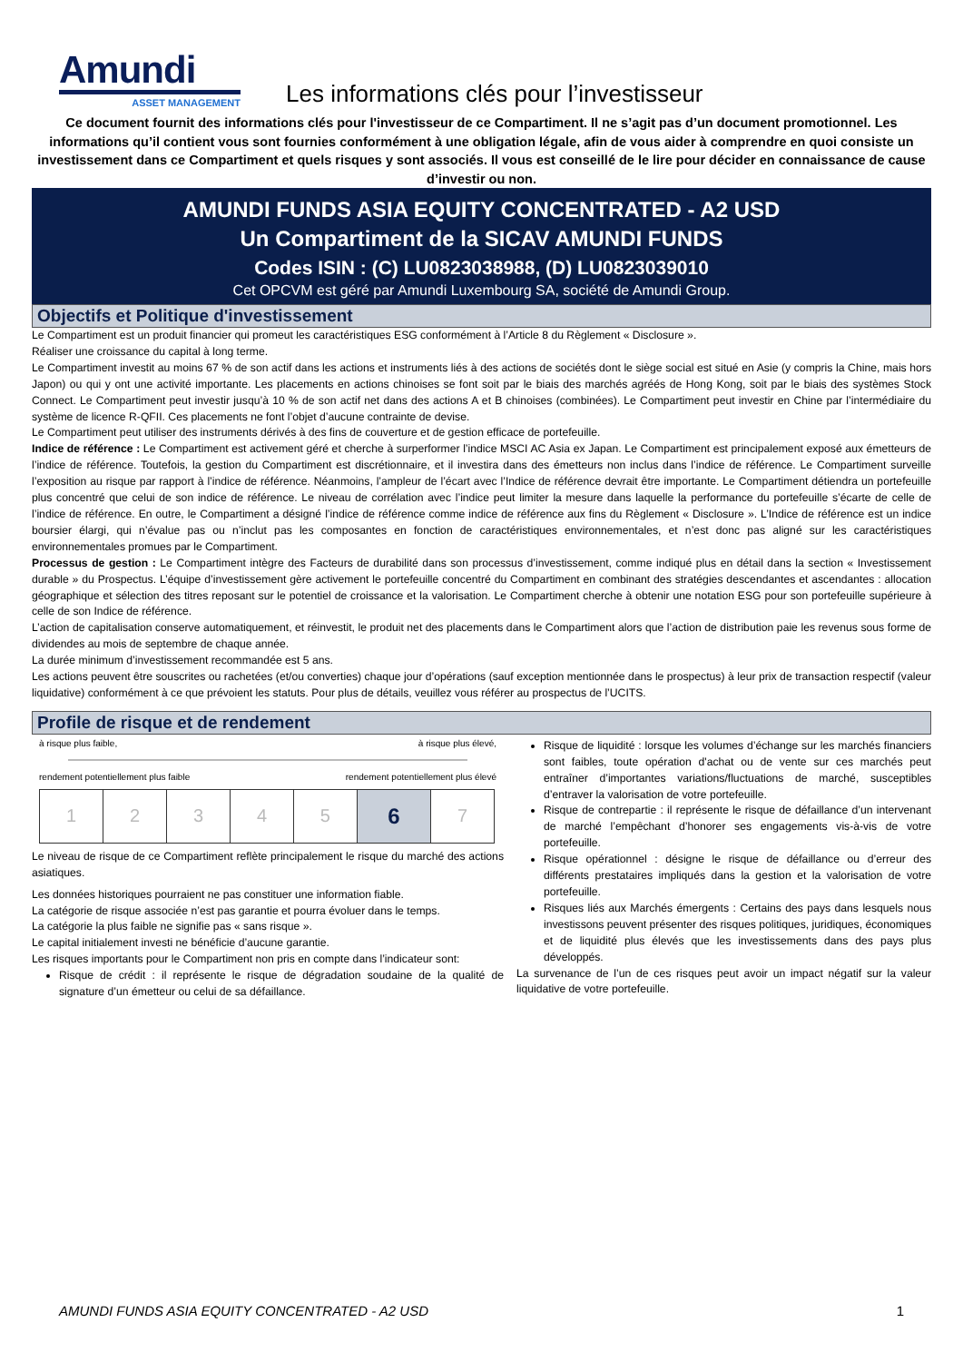Amundi
ASSET MANAGEMENT
Les informations clés pour l’investisseur
Ce document fournit des informations clés pour l'investisseur de ce Compartiment. Il ne s’agit pas d’un document promotionnel. Les informations qu’il contient vous sont fournies conformément à une obligation légale, afin de vous aider à comprendre en quoi consiste un investissement dans ce Compartiment et quels risques y sont associés. Il vous est conseillé de le lire pour décider en connaissance de cause d’investir ou non.
AMUNDI FUNDS ASIA EQUITY CONCENTRATED - A2 USD
Un Compartiment de la SICAV AMUNDI FUNDS
Codes ISIN : (C) LU0823038988, (D) LU0823039010
Cet OPCVM est géré par Amundi Luxembourg SA, société de Amundi Group.
Objectifs et Politique d'investissement
Le Compartiment est un produit financier qui promeut les caractéristiques ESG conformément à l’Article 8 du Règlement « Disclosure ».
Réaliser une croissance du capital à long terme.
Le Compartiment investit au moins 67 % de son actif dans les actions et instruments liés à des actions de sociétés dont le siège social est situé en Asie (y compris la Chine, mais hors Japon) ou qui y ont une activité importante. Les placements en actions chinoises se font soit par le biais des marchés agréés de Hong Kong, soit par le biais des systèmes Stock Connect. Le Compartiment peut investir jusqu’à 10 % de son actif net dans des actions A et B chinoises (combinées). Le Compartiment peut investir en Chine par l’intermédiaire du système de licence R-QFII. Ces placements ne font l’objet d’aucune contrainte de devise.
Le Compartiment peut utiliser des instruments dérivés à des fins de couverture et de gestion efficace de portefeuille.
Indice de référence : Le Compartiment est activement géré et cherche à surperformer l’indice MSCI AC Asia ex Japan. Le Compartiment est principalement exposé aux émetteurs de l’indice de référence. Toutefois, la gestion du Compartiment est discrétionnaire, et il investira dans des émetteurs non inclus dans l’indice de référence. Le Compartiment surveille l’exposition au risque par rapport à l’indice de référence. Néanmoins, l’ampleur de l’écart avec l’Indice de référence devrait être importante. Le Compartiment détiendra un portefeuille plus concentré que celui de son indice de référence. Le niveau de corrélation avec l’indice peut limiter la mesure dans laquelle la performance du portefeuille s’écarte de celle de l’indice de référence. En outre, le Compartiment a désigné l’indice de référence comme indice de référence aux fins du Règlement « Disclosure ». L’Indice de référence est un indice boursier élargi, qui n’évalue pas ou n’inclut pas les composantes en fonction de caractéristiques environnementales, et n’est donc pas aligné sur les caractéristiques environnementales promues par le Compartiment.
Processus de gestion : Le Compartiment intègre des Facteurs de durabilité dans son processus d’investissement, comme indiqué plus en détail dans la section « Investissement durable » du Prospectus. L’équipe d’investissement gère activement le portefeuille concentré du Compartiment en combinant des stratégies descendantes et ascendantes : allocation géographique et sélection des titres reposant sur le potentiel de croissance et la valorisation. Le Compartiment cherche à obtenir une notation ESG pour son portefeuille supérieure à celle de son Indice de référence.
L’action de capitalisation conserve automatiquement, et réinvestit, le produit net des placements dans le Compartiment alors que l’action de distribution paie les revenus sous forme de dividendes au mois de septembre de chaque année.
La durée minimum d’investissement recommandée est 5 ans.
Les actions peuvent être souscrites ou rachetées (et/ou converties) chaque jour d’opérations (sauf exception mentionnée dans le prospectus) à leur prix de transaction respectif (valeur liquidative) conformément à ce que prévoient les statuts. Pour plus de détails, veuillez vous référer au prospectus de l’UCITS.
Profile de risque et de rendement
à risque plus faible, à risque plus élevé,
rendement potentiellement plus faible rendement potentiellement plus élevé
| 1 | 2 | 3 | 4 | 5 | 6 | 7 |
Le niveau de risque de ce Compartiment reflète principalement le risque du marché des actions asiatiques.
Les données historiques pourraient ne pas constituer une information fiable.
La catégorie de risque associée n’est pas garantie et pourra évoluer dans le temps.
La catégorie la plus faible ne signifie pas « sans risque ».
Le capital initialement investi ne bénéficie d’aucune garantie.
Les risques importants pour le Compartiment non pris en compte dans l’indicateur sont:
Risque de crédit : il représente le risque de dégradation soudaine de la qualité de signature d’un émetteur ou celui de sa défaillance.
Risque de liquidité : lorsque les volumes d’échange sur les marchés financiers sont faibles, toute opération d'achat ou de vente sur ces marchés peut entraîner d’importantes variations/fluctuations de marché, susceptibles d’entraver la valorisation de votre portefeuille.
Risque de contrepartie : il représente le risque de défaillance d’un intervenant de marché l’empêchant d’honorer ses engagements vis-à-vis de votre portefeuille.
Risque opérationnel : désigne le risque de défaillance ou d’erreur des différents prestataires impliqués dans la gestion et la valorisation de votre portefeuille.
Risques liés aux Marchés émergents : Certains des pays dans lesquels nous investissons peuvent présenter des risques politiques, juridiques, économiques et de liquidité plus élevés que les investissements dans des pays plus développés.
La survenance de l’un de ces risques peut avoir un impact négatif sur la valeur liquidative de votre portefeuille.
AMUNDI FUNDS ASIA EQUITY CONCENTRATED - A2 USD 1